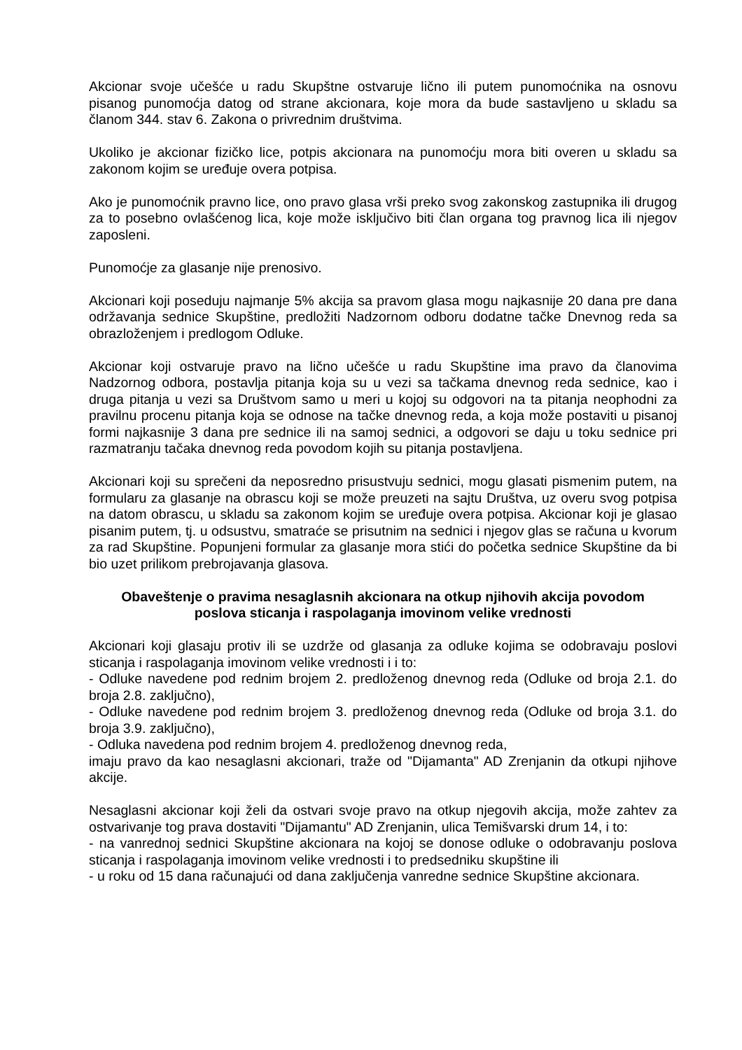Akcionar svoje učešće u radu Skupštne ostvaruje lično ili putem punomoćnika na osnovu pisanog punomoćja datog od strane akcionara, koje mora da bude sastavljeno u skladu sa članom 344. stav 6. Zakona o privrednim društvima.
Ukoliko je akcionar fizičko lice, potpis akcionara na punomoćju mora biti overen u skladu sa zakonom kojim se uređuje overa potpisa.
Ako je punomoćnik pravno lice, ono pravo glasa vrši preko svog zakonskog zastupnika ili drugog za to posebno ovlašćenog lica, koje može isključivo biti član organa tog pravnog lica ili njegov zaposleni.
Punomoćje za glasanje nije prenosivo.
Akcionari koji poseduju najmanje 5% akcija sa pravom glasa mogu najkasnije 20 dana pre dana održavanja sednice Skupštine, predložiti Nadzornom odboru dodatne tačke Dnevnog reda sa obrazloženjem i predlogom Odluke.
Akcionar koji ostvaruje pravo na lično učešće u radu Skupštine ima pravo da članovima Nadzornog odbora, postavlja pitanja koja su u vezi sa tačkama dnevnog reda sednice, kao i druga pitanja u vezi sa Društvom samo u meri u kojoj su odgovori na ta pitanja neophodni za pravilnu procenu pitanja koja se odnose na tačke dnevnog reda, a koja može postaviti u pisanoj formi najkasnije 3 dana pre sednice ili na samoj sednici, a odgovori se daju u toku sednice pri razmatranju tačaka dnevnog reda povodom kojih su pitanja postavljena.
Akcionari koji su sprečeni da neposredno prisustvuju sednici, mogu glasati pismenim putem, na formularu za glasanje na obrascu koji se može preuzeti na sajtu Društva, uz overu svog potpisa na datom obrascu, u skladu sa zakonom kojim se uređuje overa potpisa. Akcionar koji je glasao pisanim putem, tj. u odsustvu, smatraće se prisutnim na sednici i njegov glas se računa u kvorum za rad Skupštine. Popunjeni formular za glasanje mora stići do početka sednice Skupštine da bi bio uzet prilikom prebrojavanja glasova.
Obaveštenje o pravima nesaglasnih akcionara na otkup njihovih akcija povodom
poslova sticanja i raspolaganja imovinom velike vrednosti
Akcionari koji glasaju protiv ili se uzdrže od glasanja za odluke kojima se odobravaju poslovi sticanja i raspolaganja imovinom velike vrednosti i i to:
- Odluke navedene pod rednim brojem 2. predloženog dnevnog reda (Odluke od broja 2.1. do broja 2.8. zaključno),
- Odluke navedene pod rednim brojem 3. predloženog dnevnog reda (Odluke od broja 3.1. do broja 3.9. zaključno),
- Odluka navedena pod rednim brojem 4. predloženog dnevnog reda,
imaju pravo da kao nesaglasni akcionari, traže od "Dijamanta" AD Zrenjanin da otkupi njihove akcije.
Nesaglasni akcionar koji želi da ostvari svoje pravo na otkup njegovih akcija, može zahtev za ostvarivanje tog prava dostaviti "Dijamantu" AD Zrenjanin, ulica Temišvarski drum 14, i to:
- na vanrednoj sednici Skupštine akcionara na kojoj se donose odluke o odobravanju poslova sticanja i raspolaganja imovinom velike vrednosti i to predsedniku skupštine ili
- u roku od 15 dana računajući od dana zaključenja vanredne sednice Skupštine akcionara.